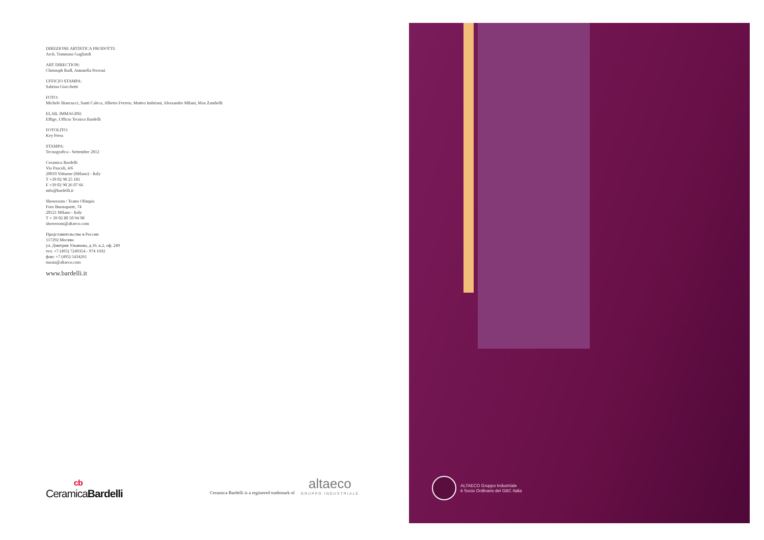DIREZIONE ARTISTICA PRODOTTI:
Arch. Tommaso Gagliardi
ART DIRECTION:
Christoph Radl, Antonella Provasi
UFFICIO STAMPA:
Sabrina Giacchetti
FOTO:
Michele Biancucci, Santi Caleca, Alberto Ferrero, Matteo Imbriani, Alessandro Milani, Max Zambelli
ELAB. IMMAGINI:
Effige, Ufficio Tecnico Bardelli
FOTOLITO:
Key Press
STAMPA:
Tecnografica - Settembre 2012
Ceramica Bardelli
Via Pascoli, 4/6
20010 Vittuone (Milano) - Italy
T +39 02 90 25 181
F +39 02 90 26 07 66
info@bardelli.it
Showroom / Teatro Olimpia
Foro Buonaparte, 74
20121 Milano - Italy
T + 39 02 80 50 94 98
showroom@altaeco.com
Представительство в России
117292 Москва
ул. Дмитрия Ульянова, д.16, к.2, оф. 249
тел. +7 (495) 7249354 - 974 1692
факс +7 (495) 5434261
russia@altaeco.com
www.bardelli.it
cb
CeramicaBardelli
Ceramica Bardelli is a registered trademark of
altaeco
GRUPPO INDUSTRIALE
ALTAECO Gruppo Industriale
è Socio Ordinario del GBC Italia